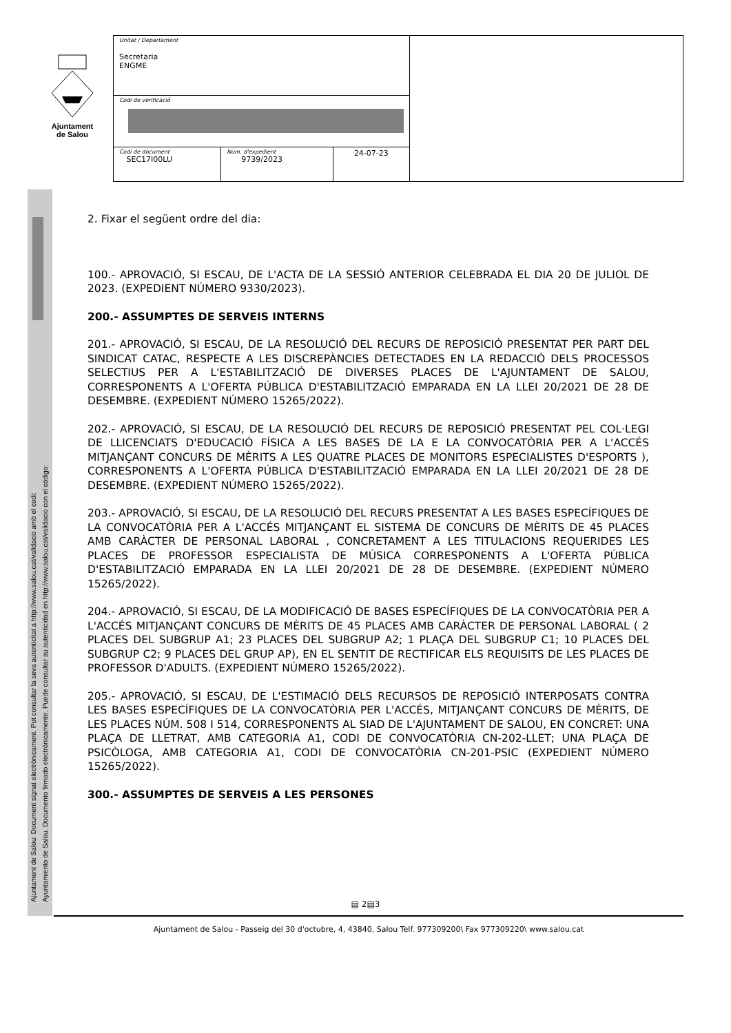Ajuntament
de Salou
| Unitat / Departament Secretaria ENGME | | | |
| Codi de verificació | | | |
| Codi de document SEC17I00LU | Núm. d'expedient 9739/2023 | 24-07-23 | |
Ajuntament de Salou: Document signat electrònicament. Pot consultar la seva autenticitat a http://www.salou.cat/validacio amb el codi:
Ayuntamiento de Salou. Documento firmado electrónicamente. Puede consultar su autenticidad en http://www.salou.cat/validacio con el código:
2. Fixar el següent ordre del dia:
100.- APROVACIÓ, SI ESCAU, DE L'ACTA DE LA SESSIÓ ANTERIOR CELEBRADA EL DIA 20 DE JULIOL DE 2023. (EXPEDIENT NÚMERO 9330/2023).
200.- ASSUMPTES DE SERVEIS INTERNS
201.- APROVACIÓ, SI ESCAU, DE LA RESOLUCIÓ DEL RECURS DE REPOSICIÓ PRESENTAT PER PART DEL SINDICAT CATAC, RESPECTE A LES DISCREPÀNCIES DETECTADES EN LA REDACCIÓ DELS PROCESSOS SELECTIUS PER A L'ESTABILITZACIÓ DE DIVERSES PLACES DE L'AJUNTAMENT DE SALOU, CORRESPONENTS A L'OFERTA PÚBLICA D'ESTABILITZACIÓ EMPARADA EN LA LLEI 20/2021 DE 28 DE DESEMBRE. (EXPEDIENT NÚMERO 15265/2022).
202.- APROVACIÓ, SI ESCAU, DE LA RESOLUCIÓ DEL RECURS DE REPOSICIÓ PRESENTAT PEL COL·LEGI DE LLICENCIATS D'EDUCACIÓ FÍSICA A LES BASES DE LA E LA CONVOCATÒRIA PER A L'ACCÉS MITJANÇANT CONCURS DE MÈRITS A LES QUATRE PLACES DE MONITORS ESPECIALISTES D'ESPORTS ), CORRESPONENTS A L'OFERTA PÚBLICA D'ESTABILITZACIÓ EMPARADA EN LA LLEI 20/2021 DE 28 DE DESEMBRE. (EXPEDIENT NÚMERO 15265/2022).
203.- APROVACIÓ, SI ESCAU, DE LA RESOLUCIÓ DEL RECURS PRESENTAT A LES BASES ESPECÍFIQUES DE LA CONVOCATÒRIA PER A L'ACCÉS MITJANÇANT EL SISTEMA DE CONCURS DE MÈRITS DE 45 PLACES AMB CARÀCTER DE PERSONAL LABORAL , CONCRETAMENT A LES TITULACIONS REQUERIDES LES PLACES DE PROFESSOR ESPECIALISTA DE MÚSICA CORRESPONENTS A L'OFERTA PÚBLICA D'ESTABILITZACIÓ EMPARADA EN LA LLEI 20/2021 DE 28 DE DESEMBRE. (EXPEDIENT NÚMERO 15265/2022).
204.- APROVACIÓ, SI ESCAU, DE LA MODIFICACIÓ DE BASES ESPECÍFIQUES DE LA CONVOCATÒRIA PER A L'ACCÉS MITJANÇANT CONCURS DE MÈRITS DE 45 PLACES AMB CARÀCTER DE PERSONAL LABORAL ( 2 PLACES DEL SUBGRUP A1; 23 PLACES DEL SUBGRUP A2; 1 PLAÇA DEL SUBGRUP C1; 10 PLACES DEL SUBGRUP C2; 9 PLACES DEL GRUP AP), EN EL SENTIT DE RECTIFICAR ELS REQUISITS DE LES PLACES DE PROFESSOR D'ADULTS. (EXPEDIENT NÚMERO 15265/2022).
205.- APROVACIÓ, SI ESCAU, DE L'ESTIMACIÓ DELS RECURSOS DE REPOSICIÓ INTERPOSATS CONTRA LES BASES ESPECÍFIQUES DE LA CONVOCATÒRIA PER L'ACCÉS, MITJANÇANT CONCURS DE MÈRITS, DE LES PLACES NÚM. 508 I 514, CORRESPONENTS AL SIAD DE L'AJUNTAMENT DE SALOU, EN CONCRET: UNA PLAÇA DE LLETRAT, AMB CATEGORIA A1, CODI DE CONVOCATÒRIA CN-202-LLET; UNA PLAÇA DE PSICÒLOGA, AMB CATEGORIA A1, CODI DE CONVOCATÒRIA CN-201-PSIC (EXPEDIENT NÚMERO 15265/2022).
300.- ASSUMPTES DE SERVEIS A LES PERSONES
▤ 2▤3
Ajuntament de Salou - Passeig del 30 d'octubre, 4, 43840, Salou Telf. 977309200\ Fax 977309220\ www.salou.cat